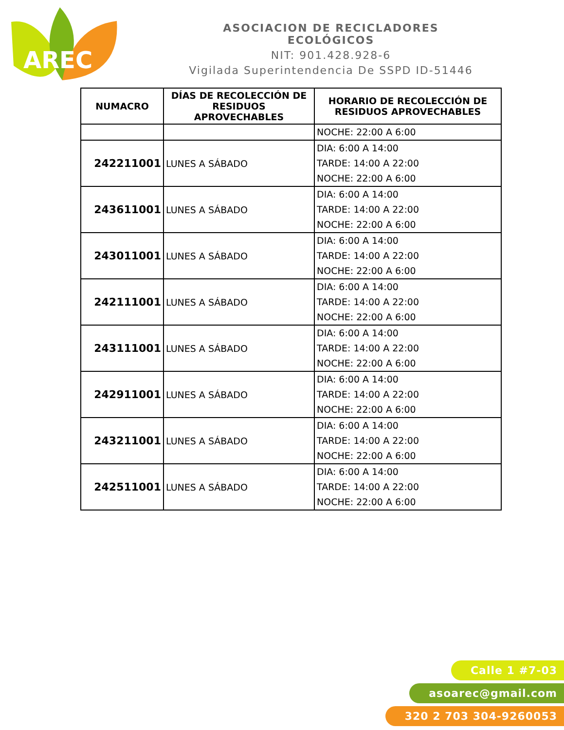AREC
ASOCIACION DE RECICLADORES ECOLÓGICOS
NIT: 901.428.928-6
Vigilada Superintendencia De SSPD ID-51446
| NUMACRO | DÍAS DE RECOLECCIÓN DE RESIDUOS APROVECHABLES | HORARIO DE RECOLECCIÓN DE RESIDUOS APROVECHABLES |
| --- | --- | --- |
| | | NOCHE: 22:00 A 6:00 |
| 242211001 | LUNES A SÁBADO | DIA: 6:00 A 14:00 TARDE: 14:00 A 22:00 NOCHE: 22:00 A 6:00 |
| 243611001 | LUNES A SÁBADO | DIA: 6:00 A 14:00 TARDE: 14:00 A 22:00 NOCHE: 22:00 A 6:00 |
| 243011001 | LUNES A SÁBADO | DIA: 6:00 A 14:00 TARDE: 14:00 A 22:00 NOCHE: 22:00 A 6:00 |
| 242111001 | LUNES A SÁBADO | DIA: 6:00 A 14:00 TARDE: 14:00 A 22:00 NOCHE: 22:00 A 6:00 |
| 243111001 | LUNES A SÁBADO | DIA: 6:00 A 14:00 TARDE: 14:00 A 22:00 NOCHE: 22:00 A 6:00 |
| 242911001 | LUNES A SÁBADO | DIA: 6:00 A 14:00 TARDE: 14:00 A 22:00 NOCHE: 22:00 A 6:00 |
| 243211001 | LUNES A SÁBADO | DIA: 6:00 A 14:00 TARDE: 14:00 A 22:00 NOCHE: 22:00 A 6:00 |
| 242511001 | LUNES A SÁBADO | DIA: 6:00 A 14:00 TARDE: 14:00 A 22:00 NOCHE: 22:00 A 6:00 |
Calle 1 #7-03
asoarec@gmail.com
320 2 703 304-9260053